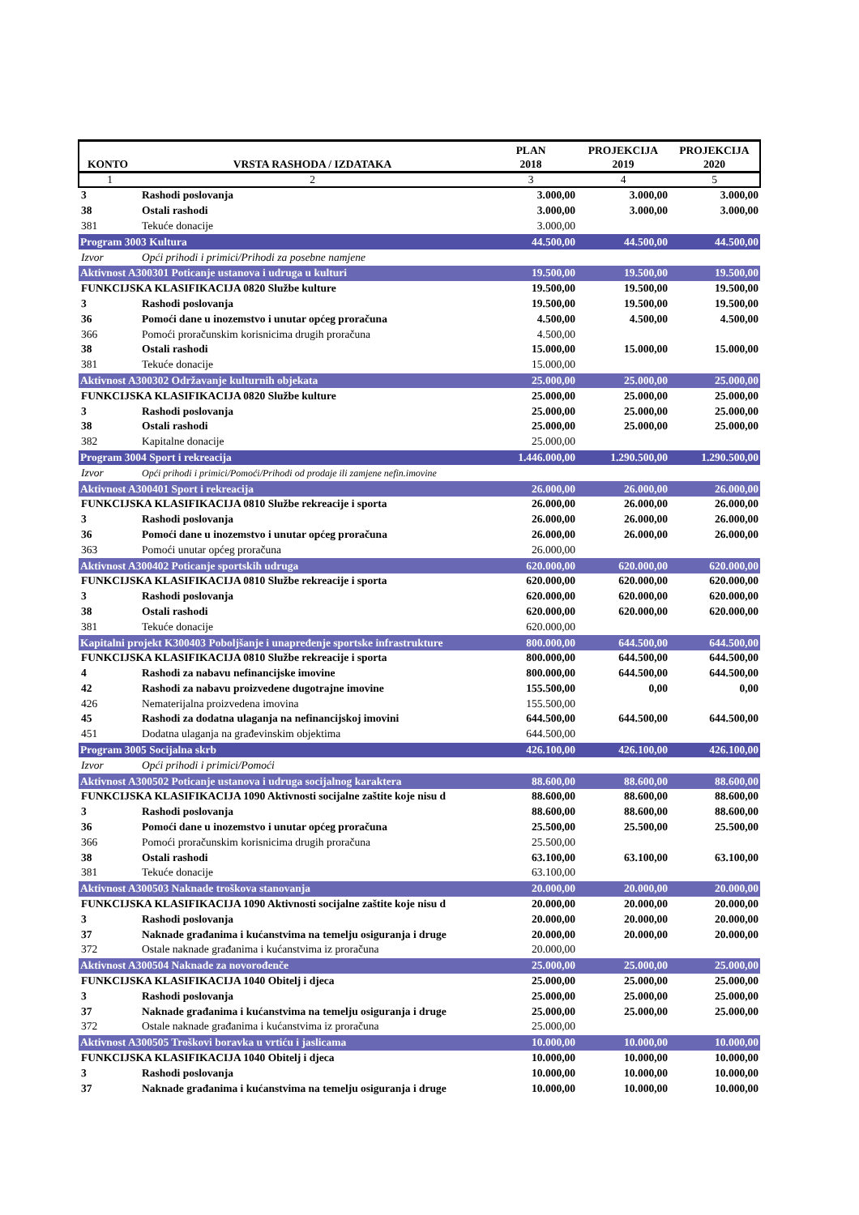| KONTO | VRSTA RASHODA / IZDATAKA | PLAN 2018 | PROJEKCIJA 2019 | PROJEKCIJA 2020 |
| --- | --- | --- | --- | --- |
| 1 | 2 | 3 | 4 | 5 |
| 3 | Rashodi poslovanja | 3.000,00 | 3.000,00 | 3.000,00 |
| 38 | Ostali rashodi | 3.000,00 | 3.000,00 | 3.000,00 |
| 381 | Tekuće donacije | 3.000,00 | | |
| Program 3003 Kultura | | 44.500,00 | 44.500,00 | 44.500,00 |
| Izvor | Opći prihodi i primici/Prihodi za posebne namjene | | | |
| Aktivnost A300301 Poticanje ustanova i udruga u kulturi | | 19.500,00 | 19.500,00 | 19.500,00 |
| FUNKCIJSKA KLASIFIKACIJA 0820 Službe kulture | | 19.500,00 | 19.500,00 | 19.500,00 |
| 3 | Rashodi poslovanja | 19.500,00 | 19.500,00 | 19.500,00 |
| 36 | Pomoći dane u inozemstvo i unutar općeg proračuna | 4.500,00 | 4.500,00 | 4.500,00 |
| 366 | Pomoći proračunskim korisnicima drugih proračuna | 4.500,00 | | |
| 38 | Ostali rashodi | 15.000,00 | 15.000,00 | 15.000,00 |
| 381 | Tekuće donacije | 15.000,00 | | |
| Aktivnost A300302 Održavanje kulturnih objekata | | 25.000,00 | 25.000,00 | 25.000,00 |
| FUNKCIJSKA KLASIFIKACIJA 0820 Službe kulture | | 25.000,00 | 25.000,00 | 25.000,00 |
| 3 | Rashodi poslovanja | 25.000,00 | 25.000,00 | 25.000,00 |
| 38 | Ostali rashodi | 25.000,00 | 25.000,00 | 25.000,00 |
| 382 | Kapitalne donacije | 25.000,00 | | |
| Program 3004 Sport i rekreacija | | 1.446.000,00 | 1.290.500,00 | 1.290.500,00 |
| Izvor | Opći prihodi i primici/Pomoći/Prihodi od prodaje ili zamjene nefin.imovine | | | |
| Aktivnost A300401 Sport i rekreacija | | 26.000,00 | 26.000,00 | 26.000,00 |
| FUNKCIJSKA KLASIFIKACIJA 0810 Službe rekreacije i sporta | | 26.000,00 | 26.000,00 | 26.000,00 |
| 3 | Rashodi poslovanja | 26.000,00 | 26.000,00 | 26.000,00 |
| 36 | Pomoći dane u inozemstvo i unutar općeg proračuna | 26.000,00 | 26.000,00 | 26.000,00 |
| 363 | Pomoći unutar općeg proračuna | 26.000,00 | | |
| Aktivnost A300402 Poticanje sportskih udruga | | 620.000,00 | 620.000,00 | 620.000,00 |
| FUNKCIJSKA KLASIFIKACIJA 0810 Službe rekreacije i sporta | | 620.000,00 | 620.000,00 | 620.000,00 |
| 3 | Rashodi poslovanja | 620.000,00 | 620.000,00 | 620.000,00 |
| 38 | Ostali rashodi | 620.000,00 | 620.000,00 | 620.000,00 |
| 381 | Tekuće donacije | 620.000,00 | | |
| Kapitalni projekt K300403 Poboljšanje i unapređenje sportske infrastrukture | | 800.000,00 | 644.500,00 | 644.500,00 |
| FUNKCIJSKA KLASIFIKACIJA 0810 Službe rekreacije i sporta | | 800.000,00 | 644.500,00 | 644.500,00 |
| 4 | Rashodi za nabavu nefinancijske imovine | 800.000,00 | 644.500,00 | 644.500,00 |
| 42 | Rashodi za nabavu proizvedene dugotrajne imovine | 155.500,00 | 0,00 | 0,00 |
| 426 | Nematerijalna proizvedena imovina | 155.500,00 | | |
| 45 | Rashodi za dodatna ulaganja na nefinancijskoj imovini | 644.500,00 | 644.500,00 | 644.500,00 |
| 451 | Dodatna ulaganja na građevinskim objektima | 644.500,00 | | |
| Program 3005 Socijalna skrb | | 426.100,00 | 426.100,00 | 426.100,00 |
| Izvor | Opći prihodi i primici/Pomoći | | | |
| Aktivnost A300502 Poticanje ustanova i udruga socijalnog karaktera | | 88.600,00 | 88.600,00 | 88.600,00 |
| FUNKCIJSKA KLASIFIKACIJA 1090 Aktivnosti socijalne zaštite koje nisu d | | 88.600,00 | 88.600,00 | 88.600,00 |
| 3 | Rashodi poslovanja | 88.600,00 | 88.600,00 | 88.600,00 |
| 36 | Pomoći dane u inozemstvo i unutar općeg proračuna | 25.500,00 | 25.500,00 | 25.500,00 |
| 366 | Pomoći proračunskim korisnicima drugih proračuna | 25.500,00 | | |
| 38 | Ostali rashodi | 63.100,00 | 63.100,00 | 63.100,00 |
| 381 | Tekuće donacije | 63.100,00 | | |
| Aktivnost A300503 Naknade troškova stanovanja | | 20.000,00 | 20.000,00 | 20.000,00 |
| FUNKCIJSKA KLASIFIKACIJA 1090 Aktivnosti socijalne zaštite koje nisu d | | 20.000,00 | 20.000,00 | 20.000,00 |
| 3 | Rashodi poslovanja | 20.000,00 | 20.000,00 | 20.000,00 |
| 37 | Naknade građanima i kućanstvima na temelju osiguranja i druge | 20.000,00 | 20.000,00 | 20.000,00 |
| 372 | Ostale naknade građanima i kućanstvima iz proračuna | 20.000,00 | | |
| Aktivnost A300504 Naknade za novorođenče | | 25.000,00 | 25.000,00 | 25.000,00 |
| FUNKCIJSKA KLASIFIKACIJA 1040 Obitelj i djeca | | 25.000,00 | 25.000,00 | 25.000,00 |
| 3 | Rashodi poslovanja | 25.000,00 | 25.000,00 | 25.000,00 |
| 37 | Naknade građanima i kućanstvima na temelju osiguranja i druge | 25.000,00 | 25.000,00 | 25.000,00 |
| 372 | Ostale naknade građanima i kućanstvima iz proračuna | 25.000,00 | | |
| Aktivnost A300505 Troškovi boravka u vrtiću i jaslicama | | 10.000,00 | 10.000,00 | 10.000,00 |
| FUNKCIJSKA KLASIFIKACIJA 1040 Obitelj i djeca | | 10.000,00 | 10.000,00 | 10.000,00 |
| 3 | Rashodi poslovanja | 10.000,00 | 10.000,00 | 10.000,00 |
| 37 | Naknade građanima i kućanstvima na temelju osiguranja i druge | 10.000,00 | 10.000,00 | 10.000,00 |